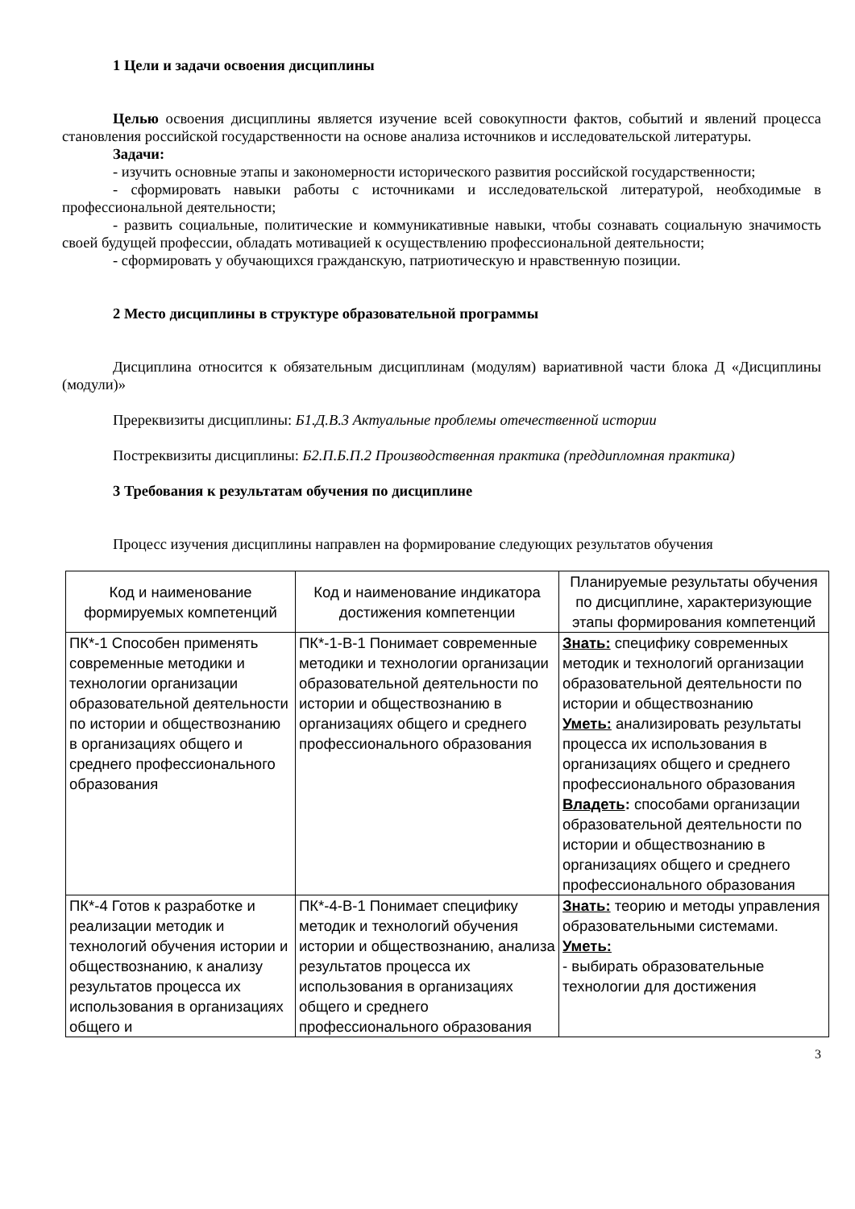1 Цели и задачи освоения дисциплины
Целью освоения дисциплины является изучение всей совокупности фактов, событий и явлений процесса становления российской государственности на основе анализа источников и исследовательской литературы.
Задачи:
- изучить основные этапы и закономерности исторического развития российской государственности;
- сформировать навыки работы с источниками и исследовательской литературой, необходимые в профессиональной деятельности;
- развить социальные, политические и коммуникативные навыки, чтобы сознавать социальную значимость своей будущей профессии, обладать мотивацией к осуществлению профессиональной деятельности;
- сформировать у обучающихся гражданскую, патриотическую и нравственную позиции.
2 Место дисциплины в структуре образовательной программы
Дисциплина относится к обязательным дисциплинам (модулям) вариативной части блока Д «Дисциплины (модули)»
Пререквизиты дисциплины: Б1.Д.В.3 Актуальные проблемы отечественной истории
Постреквизиты дисциплины: Б2.П.Б.П.2 Производственная практика (преддипломная практика)
3 Требования к результатам обучения по дисциплине
Процесс изучения дисциплины направлен на формирование следующих результатов обучения
| Код и наименование формируемых компетенций | Код и наименование индикатора достижения компетенции | Планируемые результаты обучения по дисциплине, характеризующие этапы формирования компетенций |
| --- | --- | --- |
| ПК*-1 Способен применять современные методики и технологии организации образовательной деятельности по истории и обществознанию в организациях общего и среднего профессионального образования | ПК*-1-В-1 Понимает современные методики и технологии организации образовательной деятельности по истории и обществознанию в организациях общего и среднего профессионального образования | Знать: специфику современных методик и технологий организации образовательной деятельности по истории и обществознанию Уметь: анализировать результаты процесса их использования в организациях общего и среднего профессионального образования Владеть : способами организации образовательной деятельности по истории и обществознанию в организациях общего и среднего профессионального образования |
| ПК*-4 Готов к разработке и реализации методик и технологий обучения истории и обществознанию, к анализу результатов процесса их использования в организациях общего и | ПК*-4-В-1 Понимает специфику методик и технологий обучения истории и обществознанию, анализа результатов процесса их использования в организациях общего и среднего профессионального образования | Знать: теорию и методы управления образовательными системами. Уметь: - выбирать образовательные технологии для достижения |
3